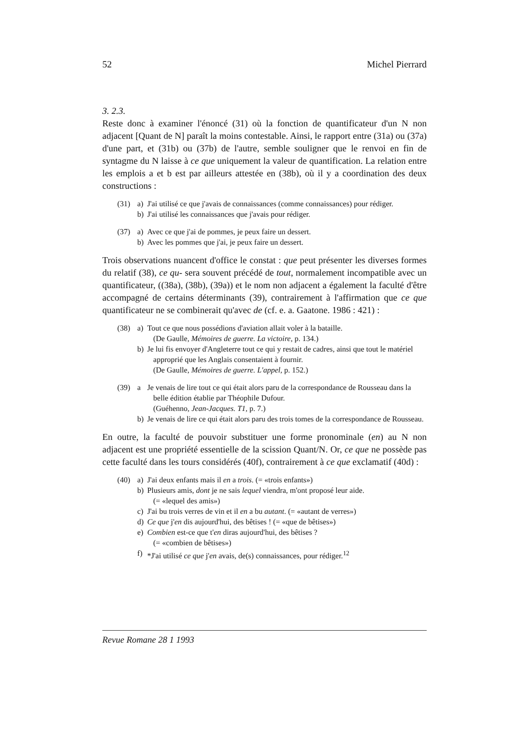52 Michel Pierrard
3. 2.3.
Reste donc à examiner l'énoncé (31) où la fonction de quantificateur d'un N non adjacent [Quant de N] paraît la moins contestable. Ainsi, le rapport entre (31a) ou (37a) d'une part, et (31b) ou (37b) de l'autre, semble souligner que le renvoi en fin de syntagme du N laisse à ce que uniquement la valeur de quantification. La relation entre les emplois a et b est par ailleurs attestée en (38b), où il y a coordination des deux constructions :
(31) a) J'ai utilisé ce que j'avais de connaissances (comme connaissances) pour rédiger.
b) J'ai utilisé les connaissances que j'avais pour rédiger.
(37) a) Avec ce que j'ai de pommes, je peux faire un dessert.
b) Avec les pommes que j'ai, je peux faire un dessert.
Trois observations nuancent d'office le constat : que peut présenter les diverses formes du relatif (38), ce qu- sera souvent précédé de tout, normalement incompatible avec un quantificateur, ((38a), (38b), (39a)) et le nom non adjacent a également la faculté d'être accompagné de certains déterminants (39), contrairement à l'affirmation que ce que quantificateur ne se combinerait qu'avec de (cf. e. a. Gaatone. 1986 : 421) :
(38) a) Tout ce que nous possédions d'aviation allait voler à la bataille.
(De Gaulle, Mémoires de guerre. La victoire, p. 134.)
b) Je lui fis envoyer d'Angleterre tout ce qui y restait de cadres, ainsi que tout le matériel approprié que les Anglais consentaient à fournir.
(De Gaulle, Mémoires de guerre. L'appel, p. 152.)
(39) a Je venais de lire tout ce qui était alors paru de la correspondance de Rousseau dans la belle édition établie par Théophile Dufour.
(Guéhenno, Jean-Jacques. T1, p. 7.)
b) Je venais de lire ce qui était alors paru des trois tomes de la correspondance de Rousseau.
En outre, la faculté de pouvoir substituer une forme pronominale (en) au N non adjacent est une propriété essentielle de la scission Quant/N. Or, ce que ne possède pas cette faculté dans les tours considérés (40f), contrairement à ce que exclamatif (40d) :
(40) a) J'ai deux enfants mais il en a trois. (= «trois enfants»)
b) Plusieurs amis, dont je ne sais lequel viendra, m'ont proposé leur aide.
(= «lequel des amis»)
c) J'ai bu trois verres de vin et il en a bu autant. (= «autant de verres»)
d) Ce que j'en dis aujourd'hui, des bêtises ! (= «que de bêtises»)
e) Combien est-ce que t'en diras aujourd'hui, des bêtises ?
(= «combien de bêtises»)
f) *J'ai utilisé ce que j'en avais, de(s) connaissances, pour rédiger.<sup>12</sup>
Revue Romane 28 1 1993